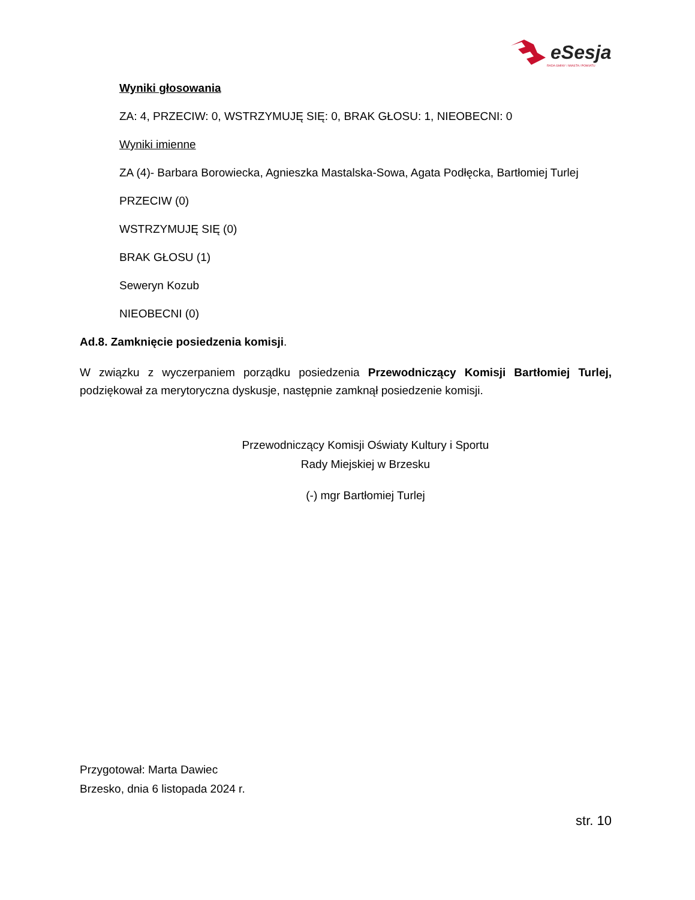eSesja
RADA GMINY / MIASTA / POWIATU
Wyniki głosowania
ZA: 4, PRZECIW: 0, WSTRZYMUJĘ SIĘ: 0, BRAK GŁOSU: 1, NIEOBECNI: 0
Wyniki imienne
ZA (4)- Barbara Borowiecka, Agnieszka Mastalska-Sowa, Agata Podłęcka, Bartłomiej Turlej
PRZECIW (0)
WSTRZYMUJĘ SIĘ (0)
BRAK GŁOSU (1)
Seweryn Kozub
NIEOBECNI (0)
Ad.8. Zamknięcie posiedzenia komisji.
W związku z wyczerpaniem porządku posiedzenia Przewodniczący Komisji Bartłomiej Turlej, podziękował za merytoryczna dyskusje, następnie zamknął posiedzenie komisji.
Przewodniczący Komisji Oświaty Kultury i Sportu
Rady Miejskiej w Brzesku
(-) mgr Bartłomiej Turlej
Przygotował: Marta Dawiec
Brzesko, dnia 6 listopada 2024 r.
str. 10